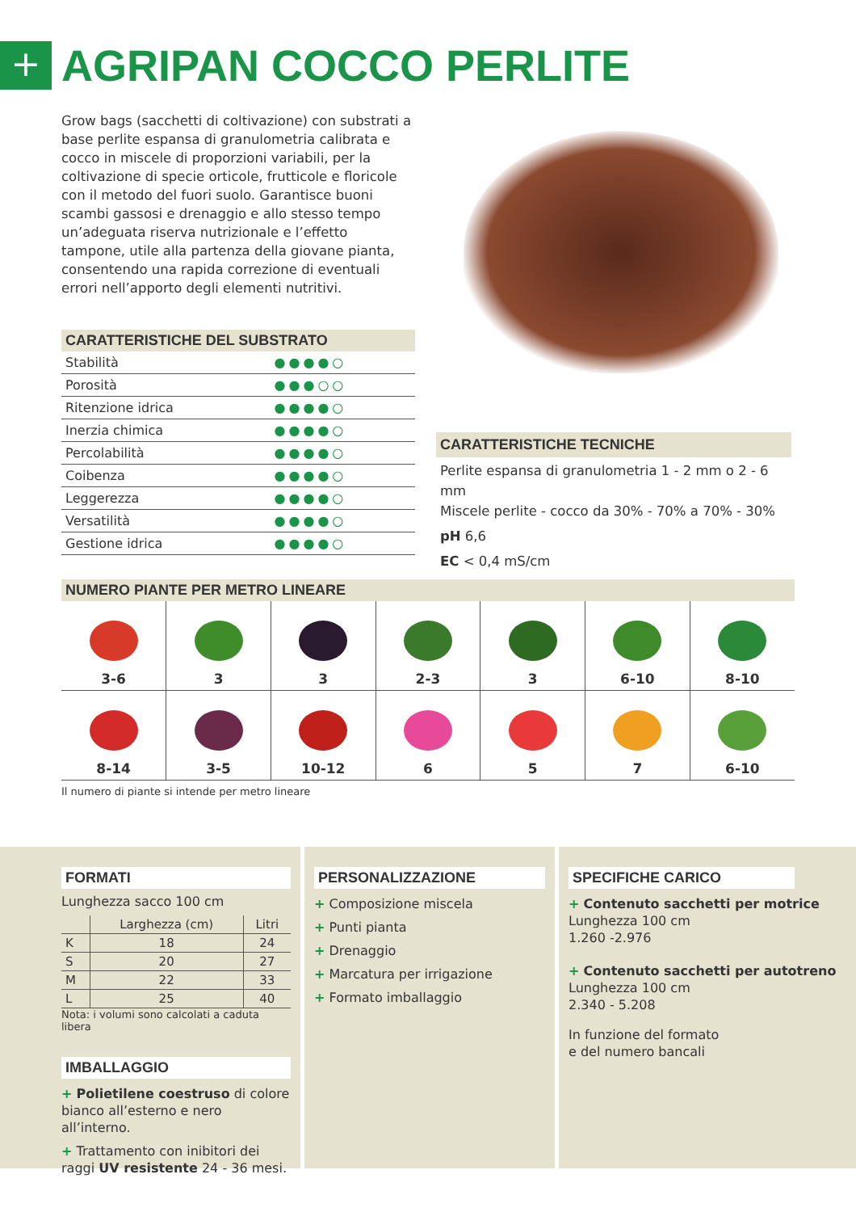+
AGRIPAN COCCO PERLITE
Grow bags (sacchetti di coltivazione) con substrati a base perlite espansa di granulometria calibrata e cocco in miscele di proporzioni variabili, per la coltivazione di specie orticole, frutticole e floricole con il metodo del fuori suolo. Garantisce buoni scambi gassosi e drenaggio e allo stesso tempo un’adeguata riserva nutrizionale e l’effetto tampone, utile alla partenza della giovane pianta, consentendo una rapida correzione di eventuali errori nell’apporto degli elementi nutritivi.
CARATTERISTICHE DEL SUBSTRATO
| Stabilità | ●●●●○ |
| Porosità | ●●●○○ |
| Ritenzione idrica | ●●●●○ |
| Inerzia chimica | ●●●●○ |
| Percolabilità | ●●●●○ |
| Coibenza | ●●●●○ |
| Leggerezza | ●●●●○ |
| Versatilità | ●●●●○ |
| Gestione idrica | ●●●●○ |
CARATTERISTICHE TECNICHE
Perlite espansa di granulometria 1 - 2 mm o 2 - 6 mm
Miscele perlite - cocco da 30% - 70% a 70% - 30%
pH 6,6
EC < 0,4 mS/cm
NUMERO PIANTE PER METRO LINEARE
| 3-6 | 3 | 3 | 2-3 | 3 | 6-10 | 8-10 |
| 8-14 | 3-5 | 10-12 | 6 | 5 | 7 | 6-10 |
Il numero di piante si intende per metro lineare
FORMATI
Lunghezza sacco 100 cm
| | Larghezza (cm) | Litri |
| --- | --- | --- |
| K | 18 | 24 |
| S | 20 | 27 |
| M | 22 | 33 |
| L | 25 | 40 |
Nota: i volumi sono calcolati a caduta libera
IMBALLAGGIO
+ Polietilene coestruso di colore bianco all’esterno e nero all’interno.
+ Trattamento con inibitori dei raggi UV resistente 24 - 36 mesi.
PERSONALIZZAZIONE
+ Composizione miscela
+ Punti pianta
+ Drenaggio
+ Marcatura per irrigazione
+ Formato imballaggio
SPECIFICHE CARICO
+ Contenuto sacchetti per motrice
Lunghezza 100 cm
1.260 -2.976
+ Contenuto sacchetti per autotreno
Lunghezza 100 cm
2.340 - 5.208
In funzione del formato
e del numero bancali